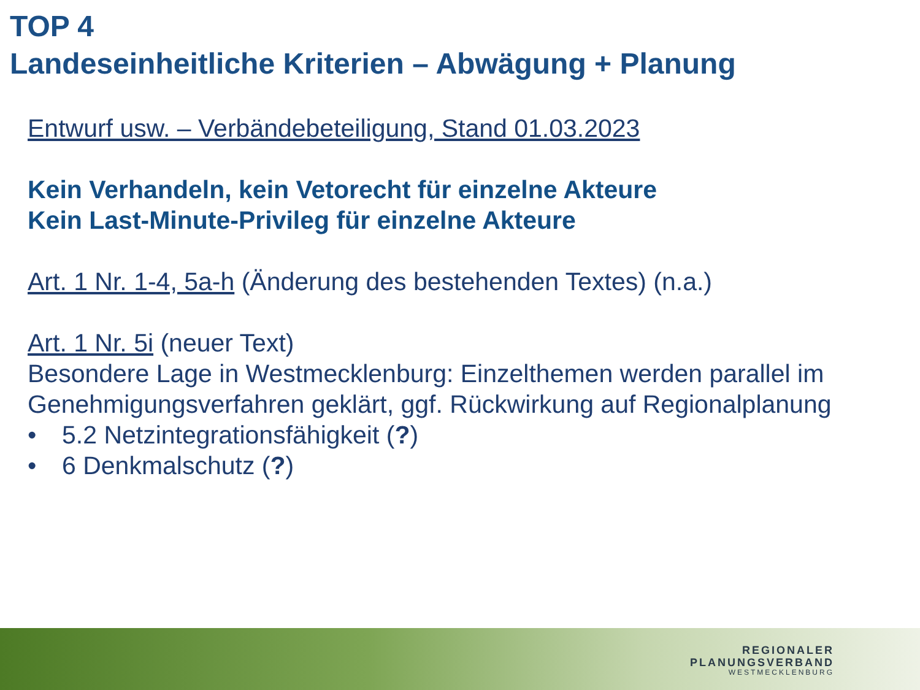TOP 4
Landeseinheitliche Kriterien – Abwägung + Planung
Entwurf usw. – Verbändebeteiligung, Stand 01.03.2023
Kein Verhandeln, kein Vetorecht für einzelne Akteure
Kein Last-Minute-Privileg für einzelne Akteure
Art. 1 Nr. 1-4, 5a-h (Änderung des bestehenden Textes) (n.a.)
Art. 1 Nr. 5i (neuer Text)
Besondere Lage in Westmecklenburg: Einzelthemen werden parallel im Genehmigungsverfahren geklärt, ggf. Rückwirkung auf Regionalplanung
• 5.2 Netzintegrationsfähigkeit (?)
• 6 Denkmalschutz (?)
REGIONALER
PLANUNGSVERBAND
WESTMECKLENBURG